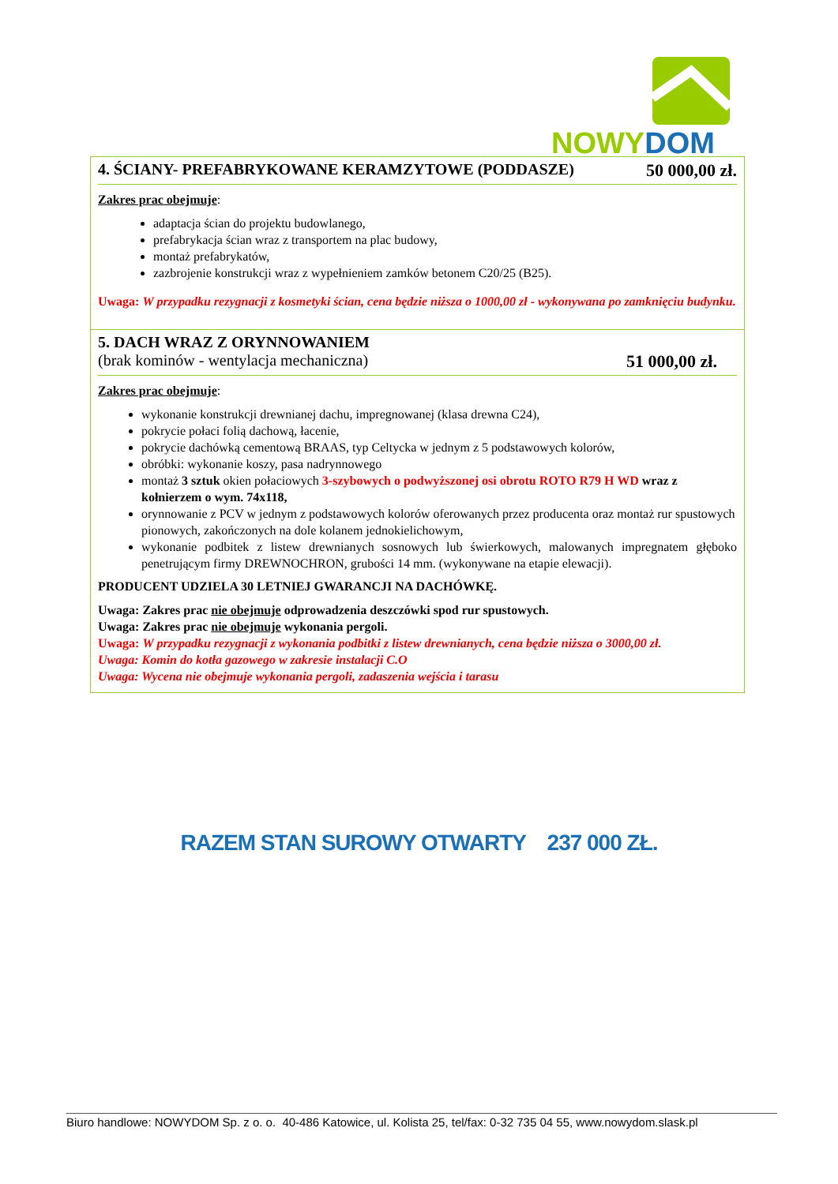NOWY DOM
4. ŚCIANY- PREFABRYKOWANE KERAMZYTOWE (PODDASZE) 50 000,00 zł.
Zakres prac obejmuje:
adaptacja ścian do projektu budowlanego,
prefabrykacja ścian wraz z transportem na plac budowy,
montaż prefabrykatów,
zazbrojenie konstrukcji wraz z wypełnieniem zamków betonem C20/25 (B25).
Uwaga: W przypadku rezygnacji z kosmetyki ścian, cena będzie niższa o 1000,00 zł - wykonywana po zamknięciu budynku.
5. DACH WRAZ Z ORYNNOWANIEM
(brak kominów - wentylacja mechaniczna) 51 000,00 zł.
Zakres prac obejmuje:
wykonanie konstrukcji drewnianej dachu, impregnowanej (klasa drewna C24),
pokrycie połaci folią dachową, łacenie,
pokrycie dachówką cementową BRAAS, typ Celtycka w jednym z 5 podstawowych kolorów,
obróbki: wykonanie koszy, pasa nadrynnowego
montaż 3 sztuk okien połaciowych 3-szybowych o podwyższonej osi obrotu ROTO R79 H WD wraz z kołnierzem o wym. 74x118,
orynnowanie z PCV w jednym z podstawowych kolorów oferowanych przez producenta oraz montaż rur spustowych pionowych, zakończonych na dole kolanem jednokielichowym,
wykonanie podbitek z listew drewnianych sosnowych lub świerkowych, malowanych impregnatem głęboko penetrującym firmy DREWNOCHRON, grubości 14 mm. (wykonywane na etapie elewacji).
PRODUCENT UDZIELA 30 LETNIEJ GWARANCJI NA DACHÓWKĘ.
Uwaga: Zakres prac nie obejmuje odprowadzenia deszczówki spod rur spustowych.
Uwaga: Zakres prac nie obejmuje wykonania pergoli.
Uwaga: W przypadku rezygnacji z wykonania podbitki z listew drewnianych, cena będzie niższa o 3000,00 zł.
Uwaga: Komin do kotła gazowego w zakresie instalacji C.O
Uwaga: Wycena nie obejmuje wykonania pergoli, zadaszenia wejścia i tarasu
RAZEM STAN SUROWY OTWARTY 237 000 ZŁ.
Biuro handlowe: NOWYDOM Sp. z o. o. 40-486 Katowice, ul. Kolista 25, tel/fax: 0-32 735 04 55, www.nowydom.slask.pl